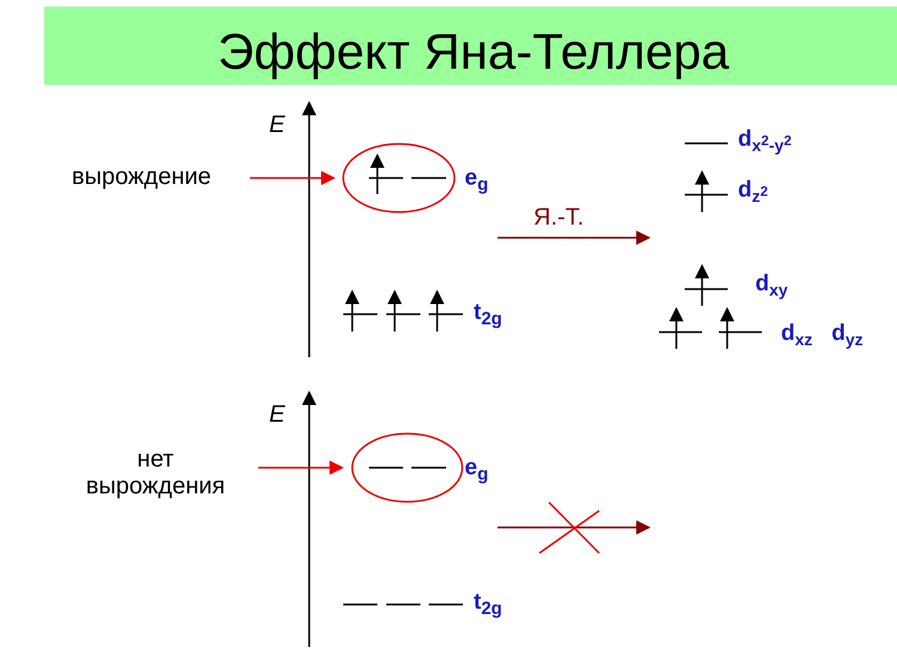Эффект Яна-Теллера
E
E
вырождение
нет
вырождения
e<sub>g</sub>
e<sub>g</sub>
t<sub>2g</sub>
t<sub>2g</sub>
Я.-Т.
d<sub>x<sup>2</sup>-y<sup>2</sup></sub>
d<sub>z<sup>2</sup></sub>
d<sub>xy</sub>
d<sub>xz</sub> d<sub>yz</sub>